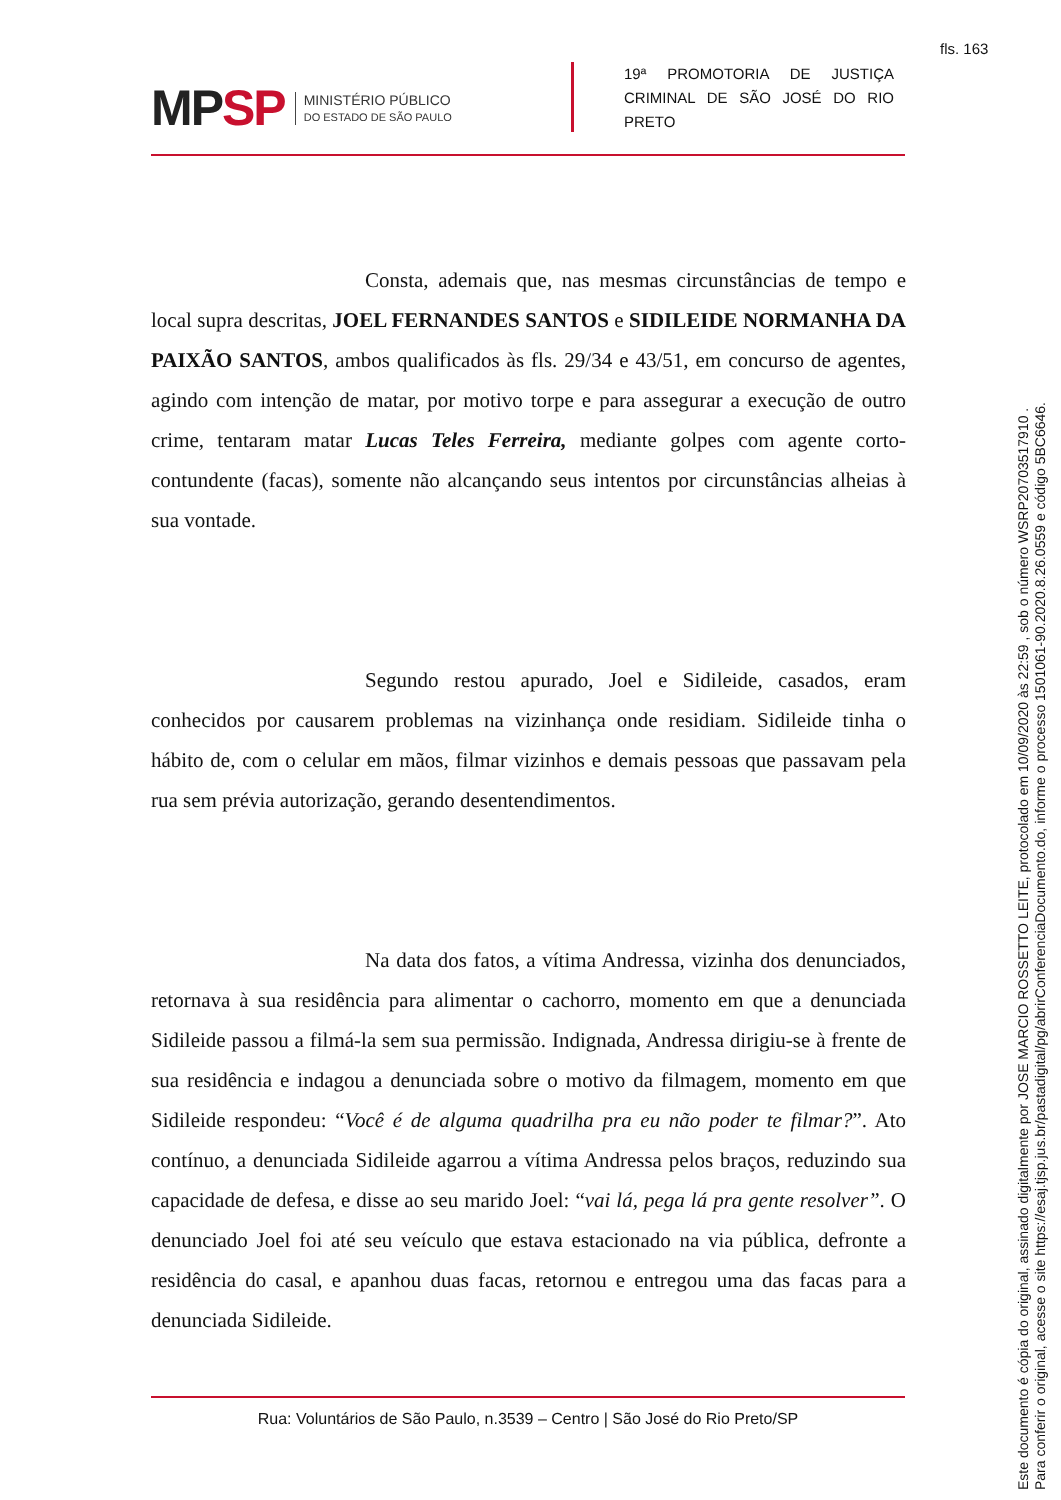fls. 163
MPSP
MINISTÉRIO PÚBLICO
DO ESTADO DE SÃO PAULO
19ª PROMOTORIA DE JUSTIÇA CRIMINAL DE SÃO JOSÉ DO RIO PRETO
Consta, ademais que, nas mesmas circunstâncias de tempo e local supra descritas, JOEL FERNANDES SANTOS e SIDILEIDE NORMANHA DA PAIXÃO SANTOS, ambos qualificados às fls. 29/34 e 43/51, em concurso de agentes, agindo com intenção de matar, por motivo torpe e para assegurar a execução de outro crime, tentaram matar Lucas Teles Ferreira, mediante golpes com agente corto-contundente (facas), somente não alcançando seus intentos por circunstâncias alheias à sua vontade.
Segundo restou apurado, Joel e Sidileide, casados, eram conhecidos por causarem problemas na vizinhança onde residiam. Sidileide tinha o hábito de, com o celular em mãos, filmar vizinhos e demais pessoas que passavam pela rua sem prévia autorização, gerando desentendimentos.
Na data dos fatos, a vítima Andressa, vizinha dos denunciados, retornava à sua residência para alimentar o cachorro, momento em que a denunciada Sidileide passou a filmá-la sem sua permissão. Indignada, Andressa dirigiu-se à frente de sua residência e indagou a denunciada sobre o motivo da filmagem, momento em que Sidileide respondeu: “Você é de alguma quadrilha pra eu não poder te filmar?”. Ato contínuo, a denunciada Sidileide agarrou a vítima Andressa pelos braços, reduzindo sua capacidade de defesa, e disse ao seu marido Joel: “vai lá, pega lá pra gente resolver”. O denunciado Joel foi até seu veículo que estava estacionado na via pública, defronte a residência do casal, e apanhou duas facas, retornou e entregou uma das facas para a denunciada Sidileide.
Rua: Voluntários de São Paulo, n.3539 – Centro | São José do Rio Preto/SP
Este documento é cópia do original, assinado digitalmente por JOSE MARCIO ROSSETTO LEITE, protocolado em 10/09/2020 às 22:59 , sob o número WSRP20703517910 .
Para conferir o original, acesse o site https://esaj.tjsp.jus.br/pastadigital/pg/abrirConferenciaDocumento.do, informe o processo 1501061-90.2020.8.26.0559 e código 5BC6646.